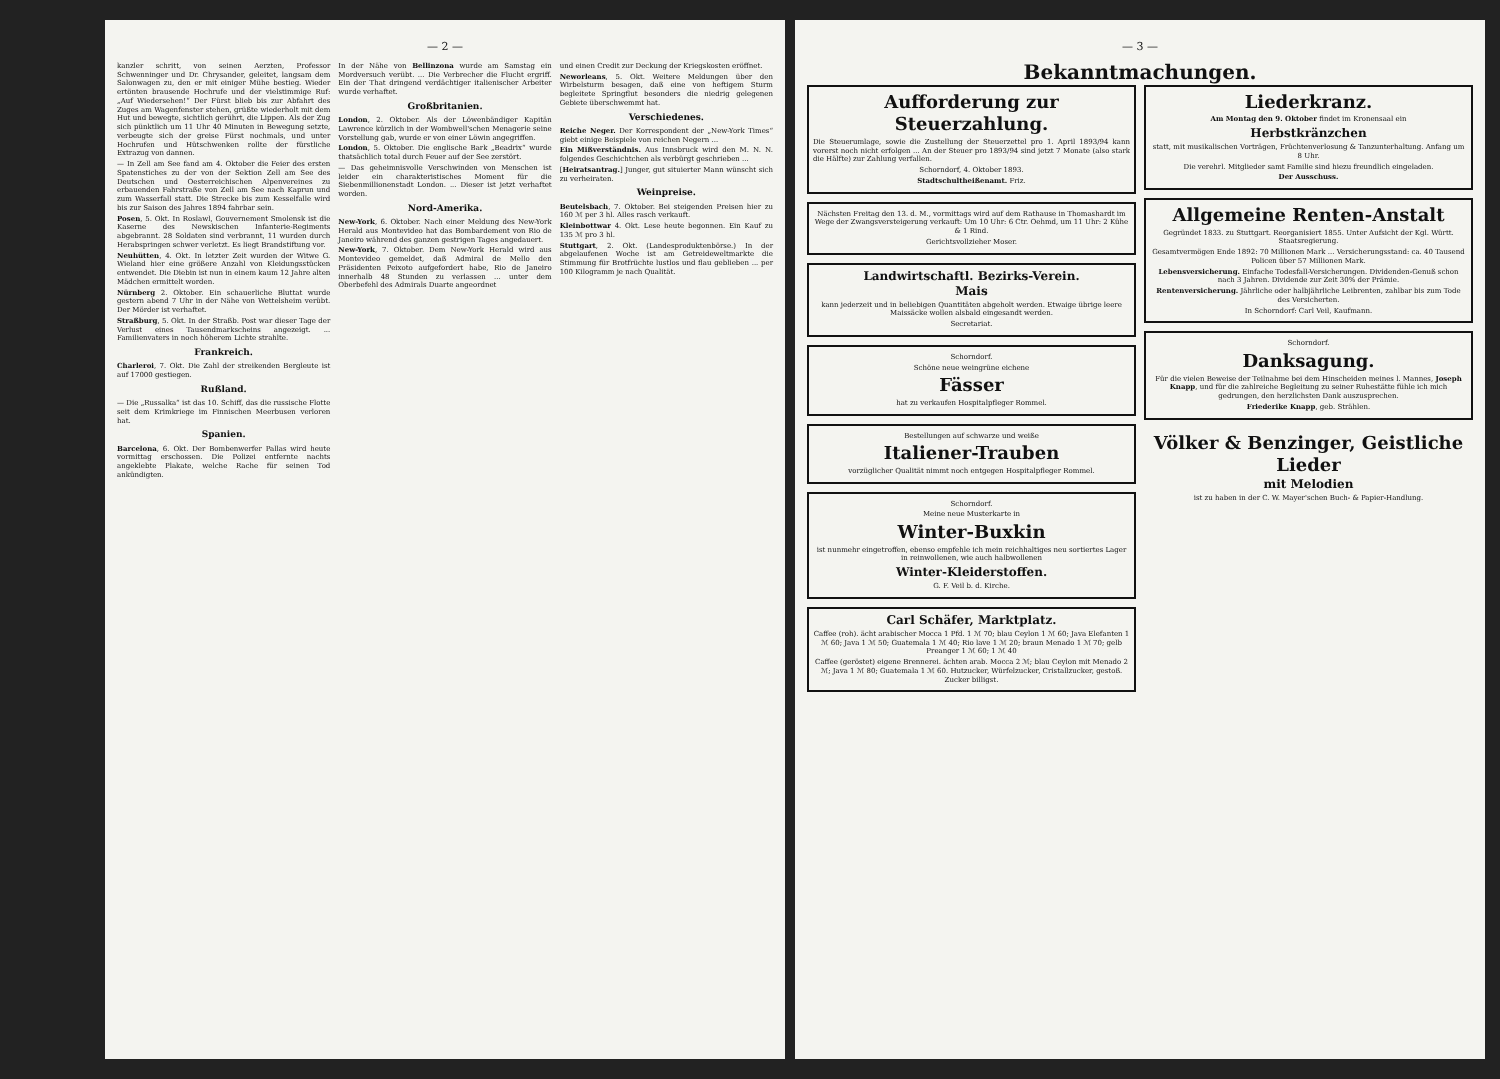— 2 —
kanzler schritt, von seinen Aerzten, Professor Schwenninger und Dr. Chrysander, geleitet, langsam dem Salonwagen zu, den er mit einiger Mühe bestieg. Wieder ertönten brausende Hochrufe und der vielstimmige Ruf: „Auf Wiedersehen!“ Der Fürst blieb bis zur Abfahrt des Zuges am Wagenfenster stehen, grüßte wiederholt mit dem Hut und bewegte, sichtlich gerührt, die Lippen. Als der Zug sich pünktlich um 11 Uhr 40 Minuten in Bewegung setzte, verbeugte sich der greise Fürst nochmals, und unter Hochrufen und Hütschwenken rollte der fürstliche Extrazug von dannen.
— In Zell am See fand am 4. Oktober die Feier des ersten Spatenstiches zu der von der Sektion Zell am See des Deutschen und Oesterreichischen Alpenvereines zu erbauenden Fahrstraße von Zell am See nach Kaprun und zum Wasserfall statt. Die Strecke bis zum Kesselfalle wird bis zur Saison des Jahres 1894 fahrbar sein.
Posen, 5. Okt. In Roslawl, Gouvernement Smolensk ist die Kaserne des Newskischen Infanterie-Regiments abgebrannt. 28 Soldaten sind verbrannt, 11 wurden durch Herabspringen schwer verletzt. Es liegt Brandstiftung vor.
Neuhütten, 4. Okt. In letzter Zeit wurden der Witwe G. Wieland hier eine größere Anzahl von Kleidungsstücken entwendet. Die Diebin ist nun in einem kaum 12 Jahre alten Mädchen ermittelt worden.
Nürnberg 2. Oktober. Ein schauerliche Bluttat wurde gestern abend 7 Uhr in der Nähe von Wettelsheim verübt. Der Mörder ist verhaftet.
Straßburg, 5. Okt. In der Straßb. Post war dieser Tage der Verlust eines Tausendmarkscheins angezeigt. ... Familienvaters in noch höherem Lichte strahlte.
Frankreich.
Charleroi, 7. Okt. Die Zahl der streikenden Bergleute ist auf 17000 gestiegen.
Rußland.
— Die „Russalka“ ist das 10. Schiff, das die russische Flotte seit dem Krimkriege im Finnischen Meerbusen verloren hat.
Spanien.
Barcelona, 6. Okt. Der Bombenwerfer Pallas wird heute vormittag erschossen. Die Polizei entfernte nachts angeklebte Plakate, welche Rache für seinen Tod ankündigten.
In der Nähe von Bellinzona wurde am Samstag ein Mordversuch verübt. ... Die Verbrecher die Flucht ergriff. Ein der That dringend verdächtiger italienischer Arbeiter wurde verhaftet.
Großbritanien.
London, 2. Oktober. Als der Löwenbändiger Kapitän Lawrence kürzlich in der Wombwell'schen Menagerie seine Vorstellung gab, wurde er von einer Löwin angegriffen.
London, 5. Oktober. Die englische Bark „Beadrix“ wurde thatsächlich total durch Feuer auf der See zerstört.
— Das geheimnisvolle Verschwinden von Menschen ist leider ein charakteristisches Moment für die Siebenmillionenstadt London. ... Dieser ist jetzt verhaftet worden.
Nord-Amerika.
New-York, 6. Oktober. Nach einer Meldung des New-York Herald aus Montevideo hat das Bombardement von Rio de Janeiro während des ganzen gestrigen Tages angedauert.
New-York, 7. Oktober. Dem New-York Herald wird aus Montevideo gemeldet, daß Admiral de Mello den Präsidenten Peixoto aufgefordert habe, Rio de Janeiro innerhalb 48 Stunden zu verlassen ... unter dem Oberbefehl des Admirals Duarte angeordnet
und einen Credit zur Deckung der Kriegskosten eröffnet.
Neworleans, 5. Okt. Weitere Meldungen über den Wirbelsturm besagen, daß eine von heftigem Sturm begleitete Springflut besonders die niedrig gelegenen Gebiete überschwemmt hat.
Verschiedenes.
Reiche Neger. Der Korrespondent der „New-York Times“ giebt einige Beispiele von reichen Negern ...
Ein Mißverständnis. Aus Innsbruck wird den M. N. N. folgendes Geschichtchen als verbürgt geschrieben ...
[Heiratsantrag.] Junger, gut situierter Mann wünscht sich zu verheiraten.
Weinpreise.
Beutelsbach, 7. Oktober. Bei steigenden Preisen hier zu 160 ℳ per 3 hl. Alles rasch verkauft.
Kleinbottwar 4. Okt. Lese heute begonnen. Ein Kauf zu 135 ℳ pro 3 hl.
Stuttgart, 2. Okt. (Landesproduktenbörse.) In der abgelaufenen Woche ist am Getreideweltmarkte die Stimmung für Brotfrüchte lustlos und flau geblieben ... per 100 Kilogramm je nach Qualität.
— 3 —
Bekanntmachungen.
Aufforderung zur Steuerzahlung.
Die Steuerumlage, sowie die Zustellung der Steuerzettel pro 1. April 1893/94 kann vorerst noch nicht erfolgen ... An der Steuer pro 1893/94 sind jetzt 7 Monate (also stark die Hälfte) zur Zahlung verfallen.
Schorndorf, 4. Oktober 1893.
Stadtschultheißenamt. Friz.
Nächsten Freitag den 13. d. M., vormittags wird auf dem Rathause in Thomashardt im Wege der Zwangsversteigerung verkauft: Um 10 Uhr: 6 Ctr. Oehmd, um 11 Uhr: 2 Kühe & 1 Rind.
Gerichtsvollzieher Moser.
Landwirtschaftl. Bezirks-Verein.
Mais
kann jederzeit und in beliebigen Quantitäten abgeholt werden. Etwaige übrige leere Maissäcke wollen alsbald eingesandt werden.
Secretariat.
Schorndorf.
Schöne neue weingrüne eichene
Fässer
hat zu verkaufen Hospitalpfleger Rommel.
Bestellungen auf schwarze und weiße
Italiener-Trauben
vorzüglicher Qualität nimmt noch entgegen Hospitalpfleger Rommel.
Schorndorf.
Meine neue Musterkarte in
Winter-Buxkin
ist nunmehr eingetroffen, ebenso empfehle ich mein reichhaltiges neu sortiertes Lager in reinwollenen, wie auch halbwollenen
Winter-Kleiderstoffen.
G. F. Veil b. d. Kirche.
Carl Schäfer, Marktplatz.
Caffee (roh). ächt arabischer Mocca 1 Pfd. 1 ℳ 70; blau Ceylon 1 ℳ 60; Java Elefanten 1 ℳ 60; Java 1 ℳ 50; Guatemala 1 ℳ 40; Rio lave 1 ℳ 20; braun Menado 1 ℳ 70; gelb Preanger 1 ℳ 60; 1 ℳ 40
Caffee (geröstet) eigene Brennerei. ächten arab. Mocca 2 ℳ; blau Ceylon mit Menado 2 ℳ; Java 1 ℳ 80; Guatemala 1 ℳ 60. Hutzucker, Würfelzucker, Cristallzucker, gestoß. Zucker billigst.
Liederkranz.
Am Montag den 9. Oktober findet im Kronensaal ein
Herbstkränzchen
statt, mit musikalischen Vorträgen, Früchtenverlosung & Tanzunterhaltung. Anfang um 8 Uhr.
Die verehrl. Mitglieder samt Familie sind hiezu freundlich eingeladen.
Der Ausschuss.
Allgemeine Renten-Anstalt
Gegründet 1833. zu Stuttgart. Reorganisiert 1855. Unter Aufsicht der Kgl. Württ. Staatsregierung.
Gesamtvermögen Ende 1892: 70 Millionen Mark ... Versicherungsstand: ca. 40 Tausend Policen über 57 Millionen Mark.
Lebensversicherung. Einfache Todesfall-Versicherungen. Dividenden-Genuß schon nach 3 Jahren. Dividende zur Zeit 30% der Prämie.
Rentenversicherung. Jährliche oder halbjährliche Leibrenten, zahlbar bis zum Tode des Versicherten.
In Schorndorf: Carl Veil, Kaufmann.
Schorndorf.
Danksagung.
Für die vielen Beweise der Teilnahme bei dem Hinscheiden meines l. Mannes, Joseph Knapp, und für die zahlreiche Begleitung zu seiner Ruhestätte fühle ich mich gedrungen, den herzlichsten Dank auszusprechen.
Friederike Knapp, geb. Strählen.
Völker & Benzinger, Geistliche Lieder
mit Melodien
ist zu haben in der C. W. Mayer'schen Buch- & Papier-Handlung.